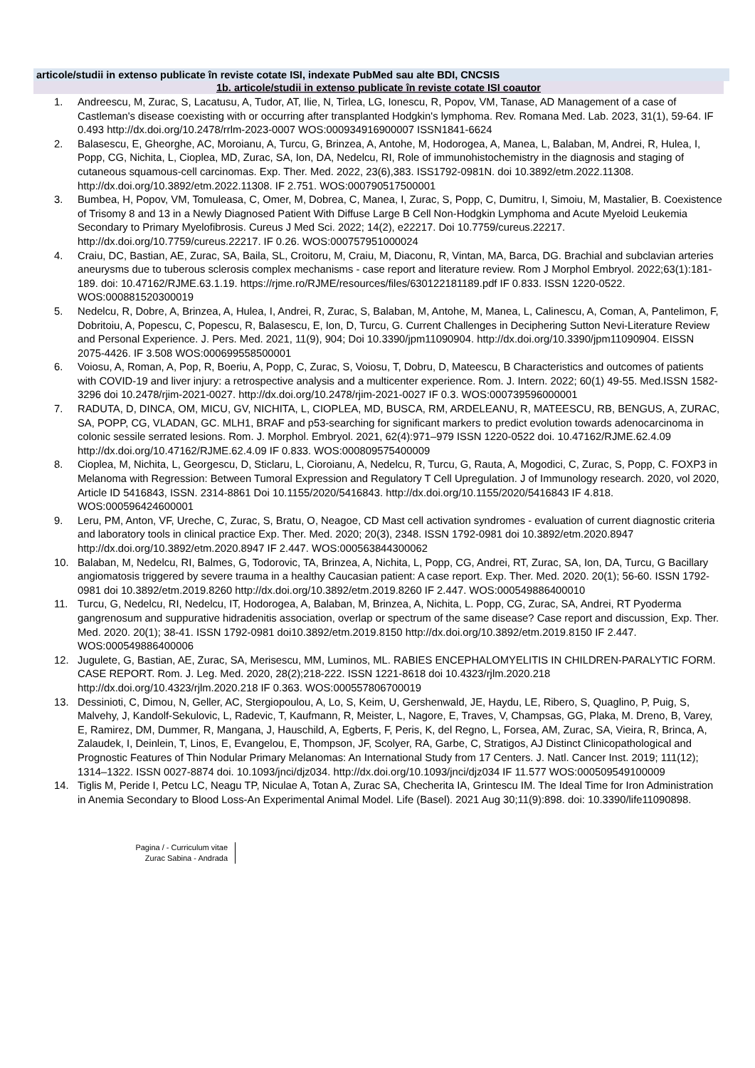articole/studii in extenso publicate în reviste cotate ISI, indexate PubMed sau alte BDI, CNCSIS
1b. articole/studii in extenso publicate în reviste cotate ISI coautor
1. Andreescu, M, Zurac, S, Lacatusu, A, Tudor, AT, Ilie, N, Tirlea, LG, Ionescu, R, Popov, VM, Tanase, AD Management of a case of Castleman's disease coexisting with or occurring after transplanted Hodgkin's lymphoma. Rev. Romana Med. Lab. 2023, 31(1), 59-64. IF 0.493 http://dx.doi.org/10.2478/rrlm-2023-0007 WOS:000934916900007 ISSN1841-6624
2. Balasescu, E, Gheorghe, AC, Moroianu, A, Turcu, G, Brinzea, A, Antohe, M, Hodorogea, A, Manea, L, Balaban, M, Andrei, R, Hulea, I, Popp, CG, Nichita, L, Cioplea, MD, Zurac, SA, Ion, DA, Nedelcu, RI, Role of immunohistochemistry in the diagnosis and staging of cutaneous squamous-cell carcinomas. Exp. Ther. Med. 2022, 23(6),383. ISS1792-0981N. doi 10.3892/etm.2022.11308. http://dx.doi.org/10.3892/etm.2022.11308. IF 2.751. WOS:000790517500001
3. Bumbea, H, Popov, VM, Tomuleasa, C, Omer, M, Dobrea, C, Manea, I, Zurac, S, Popp, C, Dumitru, I, Simoiu, M, Mastalier, B. Coexistence of Trisomy 8 and 13 in a Newly Diagnosed Patient With Diffuse Large B Cell Non-Hodgkin Lymphoma and Acute Myeloid Leukemia Secondary to Primary Myelofibrosis. Cureus J Med Sci. 2022; 14(2), e22217. Doi 10.7759/cureus.22217. http://dx.doi.org/10.7759/cureus.22217. IF 0.26. WOS:000757951000024
4. Craiu, DC, Bastian, AE, Zurac, SA, Baila, SL, Croitoru, M, Craiu, M, Diaconu, R, Vintan, MA, Barca, DG. Brachial and subclavian arteries aneurysms due to tuberous sclerosis complex mechanisms - case report and literature review. Rom J Morphol Embryol. 2022;63(1):181-189. doi: 10.47162/RJME.63.1.19. https://rjme.ro/RJME/resources/files/630122181189.pdf IF 0.833. ISSN 1220-0522. WOS:000881520300019
5. Nedelcu, R, Dobre, A, Brinzea, A, Hulea, I, Andrei, R, Zurac, S, Balaban, M, Antohe, M, Manea, L, Calinescu, A, Coman, A, Pantelimon, F, Dobritoiu, A, Popescu, C, Popescu, R, Balasescu, E, Ion, D, Turcu, G. Current Challenges in Deciphering Sutton Nevi-Literature Review and Personal Experience. J. Pers. Med. 2021, 11(9), 904; Doi 10.3390/jpm11090904. http://dx.doi.org/10.3390/jpm11090904. EISSN 2075-4426. IF 3.508 WOS:000699558500001
6. Voiosu, A, Roman, A, Pop, R, Boeriu, A, Popp, C, Zurac, S, Voiosu, T, Dobru, D, Mateescu, B Characteristics and outcomes of patients with COVID-19 and liver injury: a retrospective analysis and a multicenter experience. Rom. J. Intern. 2022; 60(1) 49-55. Med.ISSN 1582-3296 doi 10.2478/rjim-2021-0027. http://dx.doi.org/10.2478/rjim-2021-0027 IF 0.3. WOS:000739596000001
7. RADUTA, D, DINCA, OM, MICU, GV, NICHITA, L, CIOPLEA, MD, BUSCA, RM, ARDELEANU, R, MATEESCU, RB, BENGUS, A, ZURAC, SA, POPP, CG, VLADAN, GC. MLH1, BRAF and p53-searching for significant markers to predict evolution towards adenocarcinoma in colonic sessile serrated lesions. Rom. J. Morphol. Embryol. 2021, 62(4):971–979 ISSN 1220-0522 doi. 10.47162/RJME.62.4.09 http://dx.doi.org/10.47162/RJME.62.4.09 IF 0.833. WOS:000809575400009
8. Cioplea, M, Nichita, L, Georgescu, D, Sticlaru, L, Cioroianu, A, Nedelcu, R, Turcu, G, Rauta, A, Mogodici, C, Zurac, S, Popp, C. FOXP3 in Melanoma with Regression: Between Tumoral Expression and Regulatory T Cell Upregulation. J of Immunology research. 2020, vol 2020, Article ID 5416843, ISSN. 2314-8861 Doi 10.1155/2020/5416843. http://dx.doi.org/10.1155/2020/5416843 IF 4.818. WOS:000596424600001
9. Leru, PM, Anton, VF, Ureche, C, Zurac, S, Bratu, O, Neagoe, CD Mast cell activation syndromes - evaluation of current diagnostic criteria and laboratory tools in clinical practice Exp. Ther. Med. 2020; 20(3), 2348. ISSN 1792-0981 doi 10.3892/etm.2020.8947 http://dx.doi.org/10.3892/etm.2020.8947 IF 2.447. WOS:000563844300062
10. Balaban, M, Nedelcu, RI, Balmes, G, Todorovic, TA, Brinzea, A, Nichita, L, Popp, CG, Andrei, RT, Zurac, SA, Ion, DA, Turcu, G Bacillary angiomatosis triggered by severe trauma in a healthy Caucasian patient: A case report. Exp. Ther. Med. 2020. 20(1); 56-60. ISSN 1792-0981 doi 10.3892/etm.2019.8260 http://dx.doi.org/10.3892/etm.2019.8260 IF 2.447. WOS:000549886400010
11. Turcu, G, Nedelcu, RI, Nedelcu, IT, Hodorogea, A, Balaban, M, Brinzea, A, Nichita, L. Popp, CG, Zurac, SA, Andrei, RT Pyoderma gangrenosum and suppurative hidradenitis association, overlap or spectrum of the same disease? Case report and discussion¸ Exp. Ther. Med. 2020. 20(1); 38-41. ISSN 1792-0981 doi10.3892/etm.2019.8150 http://dx.doi.org/10.3892/etm.2019.8150 IF 2.447. WOS:000549886400006
12. Jugulete, G, Bastian, AE, Zurac, SA, Merisescu, MM, Luminos, ML. RABIES ENCEPHALOMYELITIS IN CHILDREN-PARALYTIC FORM. CASE REPORT. Rom. J. Leg. Med. 2020, 28(2);218-222. ISSN 1221-8618 doi 10.4323/rjlm.2020.218 http://dx.doi.org/10.4323/rjlm.2020.218 IF 0.363. WOS:000557806700019
13. Dessinioti, C, Dimou, N, Geller, AC, Stergiopoulou, A, Lo, S, Keim, U, Gershenwald, JE, Haydu, LE, Ribero, S, Quaglino, P, Puig, S, Malvehy, J, Kandolf-Sekulovic, L, Radevic, T, Kaufmann, R, Meister, L, Nagore, E, Traves, V, Champsas, GG, Plaka, M. Dreno, B, Varey, E, Ramirez, DM, Dummer, R, Mangana, J, Hauschild, A, Egberts, F, Peris, K, del Regno, L, Forsea, AM, Zurac, SA, Vieira, R, Brinca, A, Zalaudek, I, Deinlein, T, Linos, E, Evangelou, E, Thompson, JF, Scolyer, RA, Garbe, C, Stratigos, AJ Distinct Clinicopathological and Prognostic Features of Thin Nodular Primary Melanomas: An International Study from 17 Centers. J. Natl. Cancer Inst. 2019; 111(12); 1314–1322. ISSN 0027-8874 doi. 10.1093/jnci/djz034. http://dx.doi.org/10.1093/jnci/djz034 IF 11.577 WOS:000509549100009
14. Tiglis M, Peride I, Petcu LC, Neagu TP, Niculae A, Totan A, Zurac SA, Checherita IA, Grintescu IM. The Ideal Time for Iron Administration in Anemia Secondary to Blood Loss-An Experimental Animal Model. Life (Basel). 2021 Aug 30;11(9):898. doi: 10.3390/life11090898.
Pagina / - Curriculum vitae
Zurac Sabina - Andrada